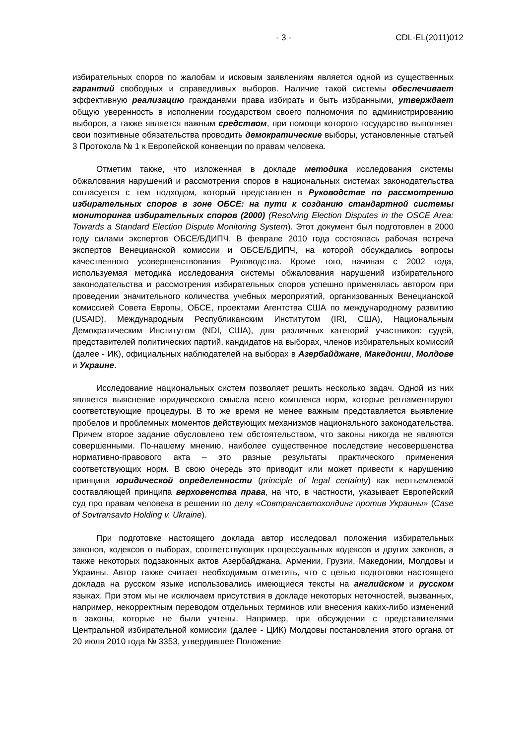- 3 - CDL-EL(2011)012
избирательных споров по жалобам и исковым заявлениям является одной из существенных гарантий свободных и справедливых выборов. Наличие такой системы обеспечивает эффективную реализацию гражданами права избирать и быть избранными, утверждает общую уверенность в исполнении государством своего полномочия по администрированию выборов, а также является важным средством, при помощи которого государство выполняет свои позитивные обязательства проводить демократические выборы, установленные статьей 3 Протокола № 1 к Европейской конвенции по правам человека.
Отметим также, что изложенная в докладе методика исследования системы обжалования нарушений и рассмотрения споров в национальных системах законодательства согласуется с тем подходом, который представлен в Руководстве по рассмотрению избирательных споров в зоне ОБСЕ: на пути к созданию стандартной системы мониторинга избирательных споров (2000) (Resolving Election Disputes in the OSCE Area: Towards a Standard Election Dispute Monitoring System). Этот документ был подготовлен в 2000 году силами экспертов ОБСЕ/БДИПЧ. В феврале 2010 года состоялась рабочая встреча экспертов Венецианской комиссии и ОБСЕ/БДИПЧ, на которой обсуждались вопросы качественного усовершенствования Руководства. Кроме того, начиная с 2002 года, используемая методика исследования системы обжалования нарушений избирательного законодательства и рассмотрения избирательных споров успешно применялась автором при проведении значительного количества учебных мероприятий, организованных Венецианской комиссией Совета Европы, ОБСЕ, проектами Агентства США по международному развитию (USAID), Международным Республиканским Институтом (IRI, США), Национальным Демократическим Институтом (NDI, США), для различных категорий участников: судей, представителей политических партий, кандидатов на выборах, членов избирательных комиссий (далее - ИК), официальных наблюдателей на выборах в Азербайджане, Македонии, Молдове и Украине.
Исследование национальных систем позволяет решить несколько задач. Одной из них является выяснение юридического смысла всего комплекса норм, которые регламентируют соответствующие процедуры. В то же время не менее важным представляется выявление пробелов и проблемных моментов действующих механизмов национального законодательства. Причем второе задание обусловлено тем обстоятельством, что законы никогда не являются совершенными. По-нашему мнению, наиболее существенное последствие несовершенства нормативно-правового акта – это разные результаты практического применения соответствующих норм. В свою очередь это приводит или может привести к нарушению принципа юридической определенности (principle of legal certainty) как неотъемлемой составляющей принципа верховенства права, на что, в частности, указывает Европейский суд про правам человека в решении по делу «Совтрансавтохолдинг против Украины» (Case of Sovtransavto Holding v. Ukraine).
При подготовке настоящего доклада автор исследовал положения избирательных законов, кодексов о выборах, соответствующих процессуальных кодексов и других законов, а также некоторых подзаконных актов Азербайджана, Армении, Грузии, Македонии, Молдовы и Украины. Автор также считает необходимым отметить, что с целью подготовки настоящего доклада на русском языке использовались имеющиеся тексты на английском и русском языках. При этом мы не исключаем присутствия в докладе некоторых неточностей, вызванных, например, некорректным переводом отдельных терминов или внесения каких-либо изменений в законы, которые не были учтены. Например, при обсуждении с представителями Центральной избирательной комиссии (далее - ЦИК) Молдовы постановления этого органа от 20 июля 2010 года № 3353, утвердившее Положение